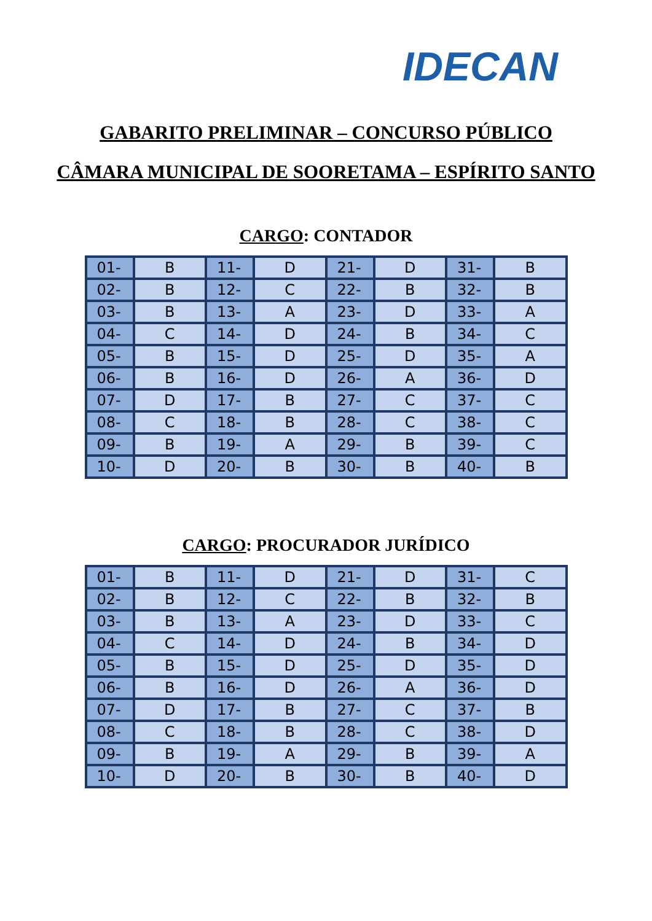IDECAN
GABARITO PRELIMINAR – CONCURSO PÚBLICO
CÂMARA MUNICIPAL DE SOORETAMA – ESPÍRITO SANTO
CARGO: CONTADOR
| 01- | B | 11- | D | 21- | D | 31- | B |
| 02- | B | 12- | C | 22- | B | 32- | B |
| 03- | B | 13- | A | 23- | D | 33- | A |
| 04- | C | 14- | D | 24- | B | 34- | C |
| 05- | B | 15- | D | 25- | D | 35- | A |
| 06- | B | 16- | D | 26- | A | 36- | D |
| 07- | D | 17- | B | 27- | C | 37- | C |
| 08- | C | 18- | B | 28- | C | 38- | C |
| 09- | B | 19- | A | 29- | B | 39- | C |
| 10- | D | 20- | B | 30- | B | 40- | B |
CARGO: PROCURADOR JURÍDICO
| 01- | B | 11- | D | 21- | D | 31- | C |
| 02- | B | 12- | C | 22- | B | 32- | B |
| 03- | B | 13- | A | 23- | D | 33- | C |
| 04- | C | 14- | D | 24- | B | 34- | D |
| 05- | B | 15- | D | 25- | D | 35- | D |
| 06- | B | 16- | D | 26- | A | 36- | D |
| 07- | D | 17- | B | 27- | C | 37- | B |
| 08- | C | 18- | B | 28- | C | 38- | D |
| 09- | B | 19- | A | 29- | B | 39- | A |
| 10- | D | 20- | B | 30- | B | 40- | D |